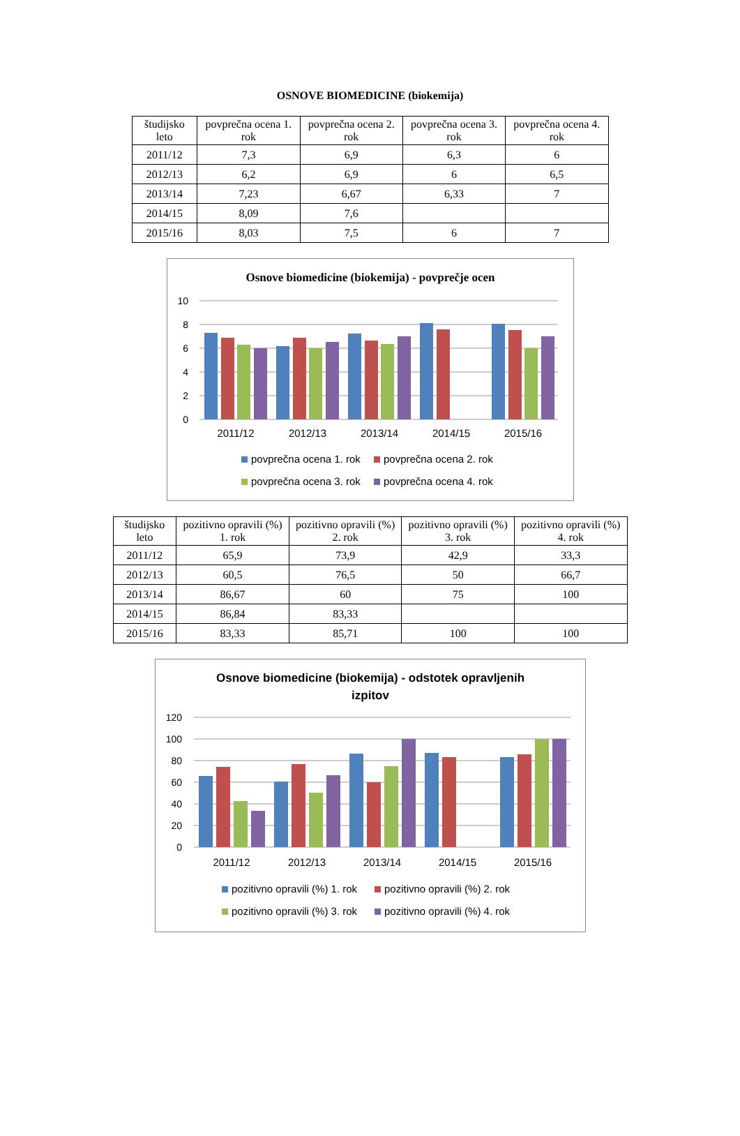OSNOVE BIOMEDICINE (biokemija)
| študijsko leto | povprečna ocena 1. rok | povprečna ocena 2. rok | povprečna ocena 3. rok | povprečna ocena 4. rok |
| --- | --- | --- | --- | --- |
| 2011/12 | 7,3 | 6,9 | 6,3 | 6 |
| 2012/13 | 6,2 | 6,9 | 6 | 6,5 |
| 2013/14 | 7,23 | 6,67 | 6,33 | 7 |
| 2014/15 | 8,09 | 7,6 | | |
| 2015/16 | 8,03 | 7,5 | 6 | 7 |
Osnove biomedicine (biokemija) - povprečje ocen
10
8
6
4
2
0
2011/12
2012/13
2013/14
2014/15
2015/16
povprečna ocena 1. rok
povprečna ocena 2. rok
povprečna ocena 3. rok
povprečna ocena 4. rok
| študijsko leto | pozitivno opravili (%) 1. rok | pozitivno opravili (%) 2. rok | pozitivno opravili (%) 3. rok | pozitivno opravili (%) 4. rok |
| --- | --- | --- | --- | --- |
| 2011/12 | 65,9 | 73,9 | 42,9 | 33,3 |
| 2012/13 | 60,5 | 76,5 | 50 | 66,7 |
| 2013/14 | 86,67 | 60 | 75 | 100 |
| 2014/15 | 86,84 | 83,33 | | |
| 2015/16 | 83,33 | 85,71 | 100 | 100 |
Osnove biomedicine (biokemija) - odstotek opravljenih
izpitov
120
100
80
60
40
20
0
2011/12
2012/13
2013/14
2014/15
2015/16
pozitivno opravili (%) 1. rok
pozitivno opravili (%) 2. rok
pozitivno opravili (%) 3. rok
pozitivno opravili (%) 4. rok